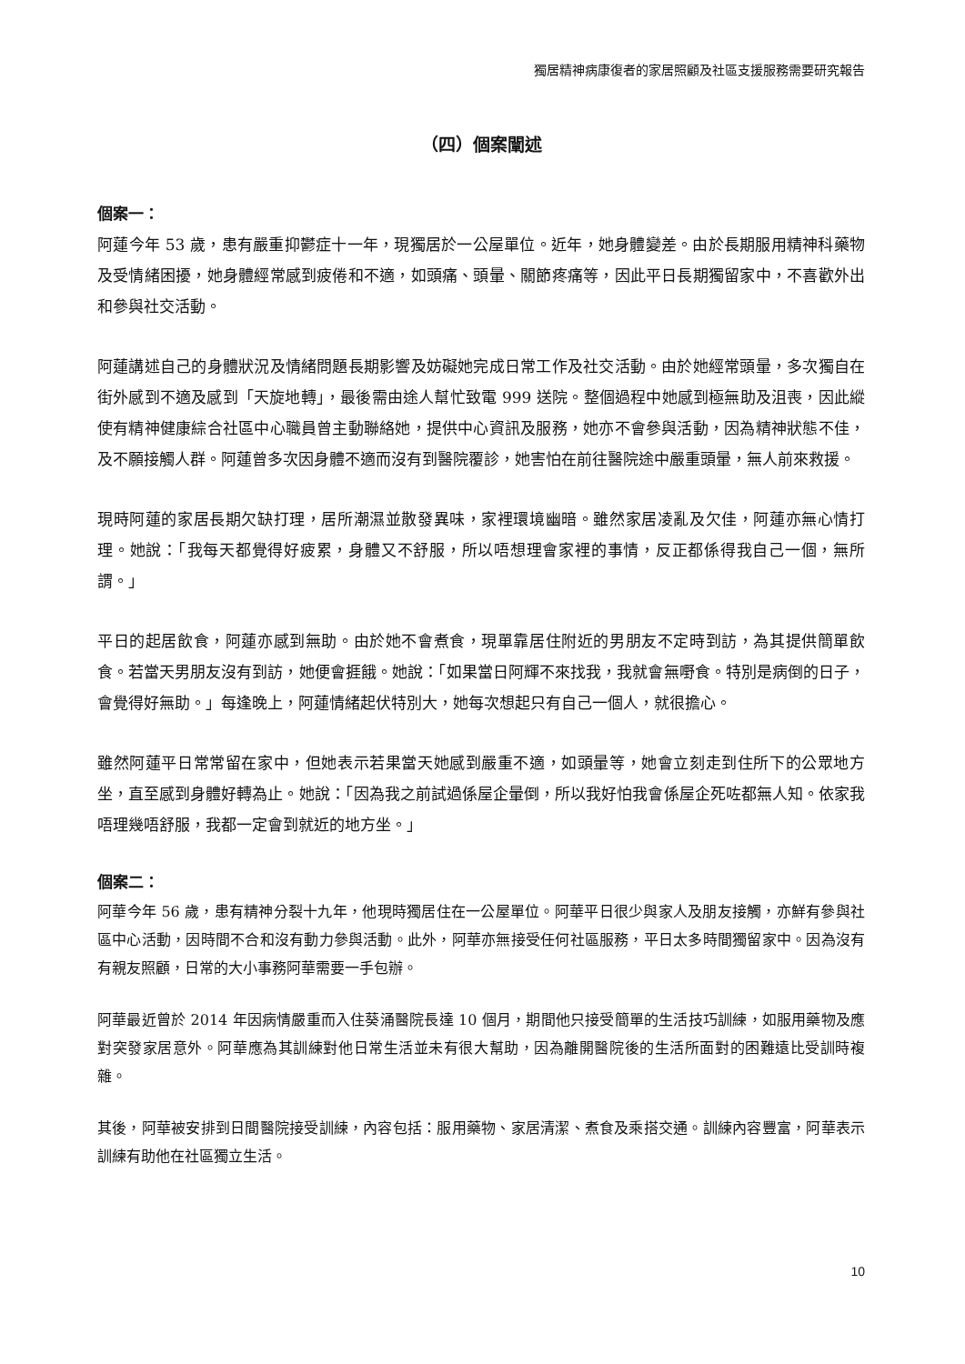獨居精神病康復者的家居照顧及社區支援服務需要研究報告
（四）個案闡述
個案一：
阿蓮今年 53 歲，患有嚴重抑鬱症十一年，現獨居於一公屋單位。近年，她身體變差。由於長期服用精神科藥物及受情緒困擾，她身體經常感到疲倦和不適，如頭痛、頭暈、關節疼痛等，因此平日長期獨留家中，不喜歡外出和參與社交活動。
阿蓮講述自己的身體狀況及情緒問題長期影響及妨礙她完成日常工作及社交活動。由於她經常頭暈，多次獨自在街外感到不適及感到「天旋地轉」，最後需由途人幫忙致電 999 送院。整個過程中她感到極無助及沮喪，因此縱使有精神健康綜合社區中心職員曾主動聯絡她，提供中心資訊及服務，她亦不會參與活動，因為精神狀態不佳，及不願接觸人群。阿蓮曾多次因身體不適而沒有到醫院覆診，她害怕在前往醫院途中嚴重頭暈，無人前來救援。
現時阿蓮的家居長期欠缺打理，居所潮濕並散發異味，家裡環境幽暗。雖然家居凌亂及欠佳，阿蓮亦無心情打理。她說：「我每天都覺得好疲累，身體又不舒服，所以唔想理會家裡的事情，反正都係得我自己一個，無所謂。」
平日的起居飲食，阿蓮亦感到無助。由於她不會煮食，現單靠居住附近的男朋友不定時到訪，為其提供簡單飲食。若當天男朋友沒有到訪，她便會捱餓。她說：「如果當日阿輝不來找我，我就會無嘢食。特別是病倒的日子，會覺得好無助。」每逢晚上，阿蓮情緒起伏特別大，她每次想起只有自己一個人，就很擔心。
雖然阿蓮平日常常留在家中，但她表示若果當天她感到嚴重不適，如頭暈等，她會立刻走到住所下的公眾地方坐，直至感到身體好轉為止。她說：「因為我之前試過係屋企暈倒，所以我好怕我會係屋企死咗都無人知。依家我唔理幾唔舒服，我都一定會到就近的地方坐。」
個案二：
阿華今年 56 歲，患有精神分裂十九年，他現時獨居住在一公屋單位。阿華平日很少與家人及朋友接觸，亦鮮有參與社區中心活動，因時間不合和沒有動力參與活動。此外，阿華亦無接受任何社區服務，平日太多時間獨留家中。因為沒有有親友照顧，日常的大小事務阿華需要一手包辦。
阿華最近曾於 2014 年因病情嚴重而入住葵涌醫院長達 10 個月，期間他只接受簡單的生活技巧訓練，如服用藥物及應對突發家居意外。阿華應為其訓練對他日常生活並未有很大幫助，因為離開醫院後的生活所面對的困難遠比受訓時複雜。
其後，阿華被安排到日間醫院接受訓練，內容包括：服用藥物、家居清潔、煮食及乘搭交通。訓練內容豐富，阿華表示訓練有助他在社區獨立生活。
10